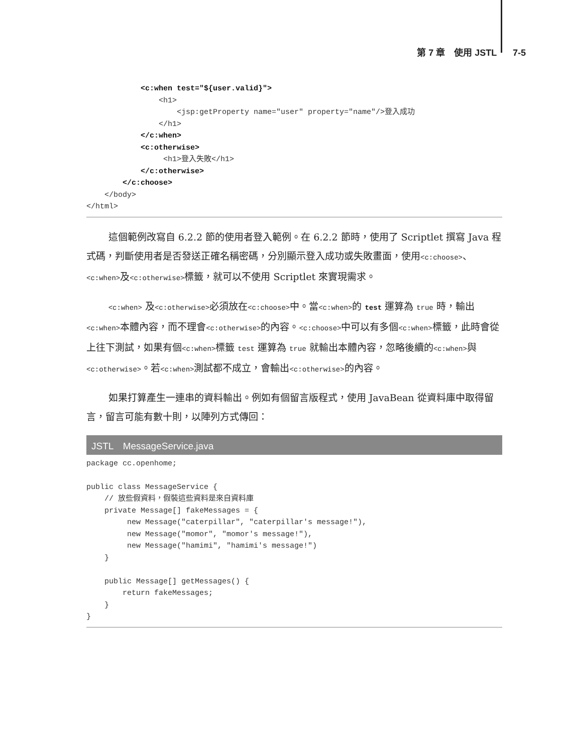第 7 章　使用 JSTL　7-5
            <c:when test="${user.valid}">
                <h1>
                    <jsp:getProperty name="user" property="name"/>登入成功
                </h1>
            </c:when>
            <c:otherwise>
                 <h1>登入失敗</h1>
            </c:otherwise>
        </c:choose>
    </body>
</html>
這個範例改寫自 6.2.2 節的使用者登入範例。在 6.2.2 節時，使用了 Scriptlet 撰寫 Java 程式碼，判斷使用者是否發送正確名稱密碼，分別顯示登入成功或失敗畫面，使用<c:choose>、<c:when>及<c:otherwise>標籤，就可以不使用 Scriptlet 來實現需求。
<c:when> 及<c:otherwise>必須放在<c:choose>中。當<c:when>的 test 運算為 true 時，輸出<c:when>本體內容，而不理會<c:otherwise>的內容。<c:choose>中可以有多個<c:when>標籤，此時會從上往下測試，如果有個<c:when>標籤 test 運算為 true 就輸出本體內容，忽略後續的<c:when>與<c:otherwise>。若<c:when>測試都不成立，會輸出<c:otherwise>的內容。
如果打算產生一連串的資料輸出。例如有個留言版程式，使用 JavaBean 從資料庫中取得留言，留言可能有數十則，以陣列方式傳回：
JSTL　MessageService.java
package cc.openhome;

public class MessageService {
    // 放些假資料，假裝這些資料是來自資料庫
    private Message[] fakeMessages = {
         new Message("caterpillar", "caterpillar's message!"),
         new Message("momor", "momor's message!"),
         new Message("hamimi", "hamimi's message!")
    }

    public Message[] getMessages() {
        return fakeMessages;
    }
}